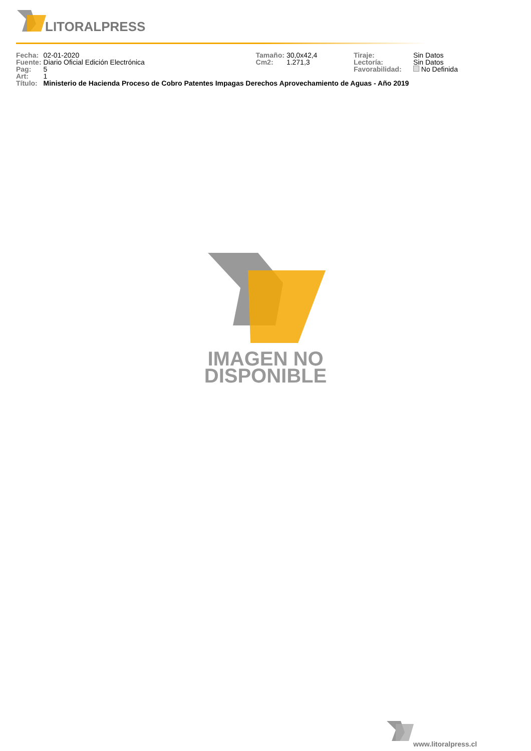LITORALPRESS
| Fecha: | 02-01-2020 | Tamaño: | 30,0x42,4 | Tiraje: | Sin Datos |
| Fuente: | Diario Oficial Edición Electrónica | Cm2: | 1.271,3 | Lectoría: | Sin Datos |
| Pag: | 5 | | | Favorabilidad: | No Definida |
| Art: | 1 | | | | |
| Título: | Ministerio de Hacienda Proceso de Cobro Patentes Impagas Derechos Aprovechamiento de Aguas - Año 2019 | | | | |
IMAGEN NO
DISPONIBLE
www.litoralpress.cl